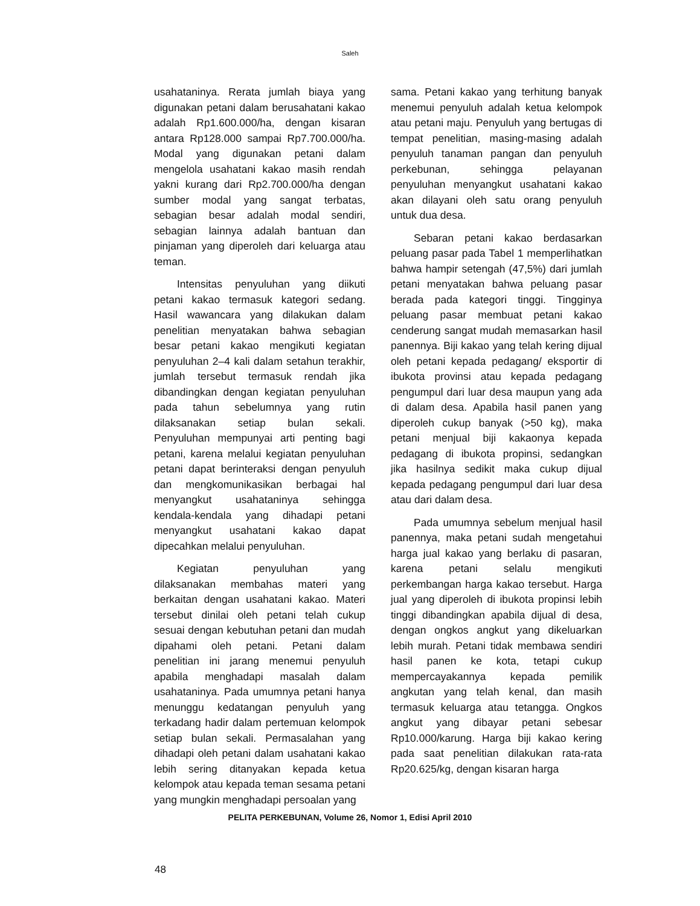Saleh
usahataninya. Rerata jumlah biaya yang digunakan petani dalam berusahatani kakao adalah Rp1.600.000/ha, dengan kisaran antara Rp128.000 sampai Rp7.700.000/ha. Modal yang digunakan petani dalam mengelola usahatani kakao masih rendah yakni kurang dari Rp2.700.000/ha dengan sumber modal yang sangat terbatas, sebagian besar adalah modal sendiri, sebagian lainnya adalah bantuan dan pinjaman yang diperoleh dari keluarga atau teman.
Intensitas penyuluhan yang diikuti petani kakao termasuk kategori sedang. Hasil wawancara yang dilakukan dalam penelitian menyatakan bahwa sebagian besar petani kakao mengikuti kegiatan penyuluhan 2–4 kali dalam setahun terakhir, jumlah tersebut termasuk rendah jika dibandingkan dengan kegiatan penyuluhan pada tahun sebelumnya yang rutin dilaksanakan setiap bulan sekali. Penyuluhan mempunyai arti penting bagi petani, karena melalui kegiatan penyuluhan petani dapat berinteraksi dengan penyuluh dan mengkomunikasikan berbagai hal menyangkut usahataninya sehingga kendala-kendala yang dihadapi petani menyangkut usahatani kakao dapat dipecahkan melalui penyuluhan.
Kegiatan penyuluhan yang dilaksanakan membahas materi yang berkaitan dengan usahatani kakao. Materi tersebut dinilai oleh petani telah cukup sesuai dengan kebutuhan petani dan mudah dipahami oleh petani. Petani dalam penelitian ini jarang menemui penyuluh apabila menghadapi masalah dalam usahataninya. Pada umumnya petani hanya menunggu kedatangan penyuluh yang terkadang hadir dalam pertemuan kelompok setiap bulan sekali. Permasalahan yang dihadapi oleh petani dalam usahatani kakao lebih sering ditanyakan kepada ketua kelompok atau kepada teman sesama petani yang mungkin menghadapi persoalan yang
sama. Petani kakao yang terhitung banyak menemui penyuluh adalah ketua kelompok atau petani maju. Penyuluh yang bertugas di tempat penelitian, masing-masing adalah penyuluh tanaman pangan dan penyuluh perkebunan, sehingga pelayanan penyuluhan menyangkut usahatani kakao akan dilayani oleh satu orang penyuluh untuk dua desa.
Sebaran petani kakao berdasarkan peluang pasar pada Tabel 1 memperlihatkan bahwa hampir setengah (47,5%) dari jumlah petani menyatakan bahwa peluang pasar berada pada kategori tinggi. Tingginya peluang pasar membuat petani kakao cenderung sangat mudah memasarkan hasil panennya. Biji kakao yang telah kering dijual oleh petani kepada pedagang/ eksportir di ibukota provinsi atau kepada pedagang pengumpul dari luar desa maupun yang ada di dalam desa. Apabila hasil panen yang diperoleh cukup banyak (>50 kg), maka petani menjual biji kakaonya kepada pedagang di ibukota propinsi, sedangkan jika hasilnya sedikit maka cukup dijual kepada pedagang pengumpul dari luar desa atau dari dalam desa.
Pada umumnya sebelum menjual hasil panennya, maka petani sudah mengetahui harga jual kakao yang berlaku di pasaran, karena petani selalu mengikuti perkembangan harga kakao tersebut. Harga jual yang diperoleh di ibukota propinsi lebih tinggi dibandingkan apabila dijual di desa, dengan ongkos angkut yang dikeluarkan lebih murah. Petani tidak membawa sendiri hasil panen ke kota, tetapi cukup mempercayakannya kepada pemilik angkutan yang telah kenal, dan masih termasuk keluarga atau tetangga. Ongkos angkut yang dibayar petani sebesar Rp10.000/karung. Harga biji kakao kering pada saat penelitian dilakukan rata-rata Rp20.625/kg, dengan kisaran harga
PELITA PERKEBUNAN, Volume 26, Nomor 1, Edisi April 2010
48